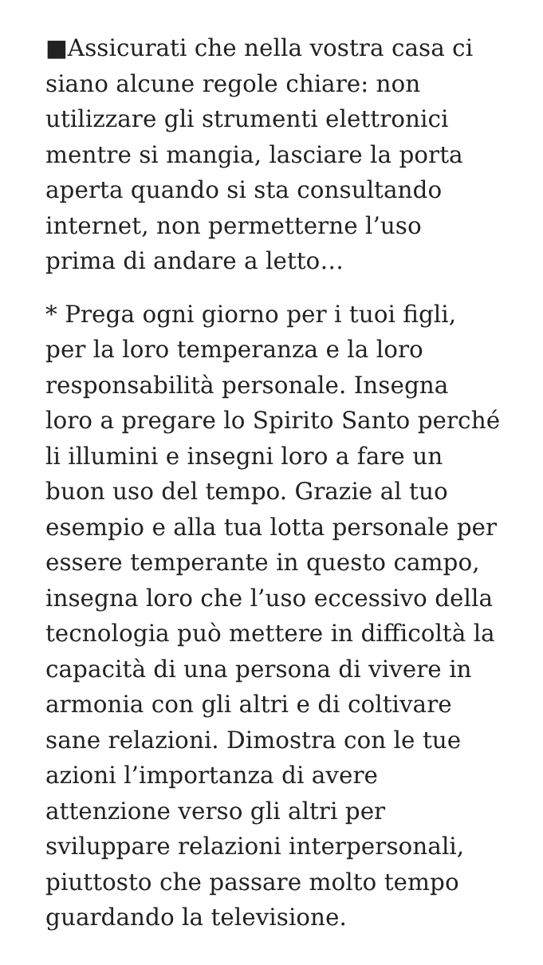■Assicurati che nella vostra casa ci
siano alcune regole chiare: non
utilizzare gli strumenti elettronici
mentre si mangia, lasciare la porta
aperta quando si sta consultando
internet, non permetterne l’uso
prima di andare a letto…
* Prega ogni giorno per i tuoi figli,
per la loro temperanza e la loro
responsabilità personale. Insegna
loro a pregare lo Spirito Santo perché
li illumini e insegni loro a fare un
buon uso del tempo. Grazie al tuo
esempio e alla tua lotta personale per
essere temperante in questo campo,
insegna loro che l’uso eccessivo della
tecnologia può mettere in difficoltà la
capacità di una persona di vivere in
armonia con gli altri e di coltivare
sane relazioni. Dimostra con le tue
azioni l’importanza di avere
attenzione verso gli altri per
sviluppare relazioni interpersonali,
piuttosto che passare molto tempo
guardando la televisione.